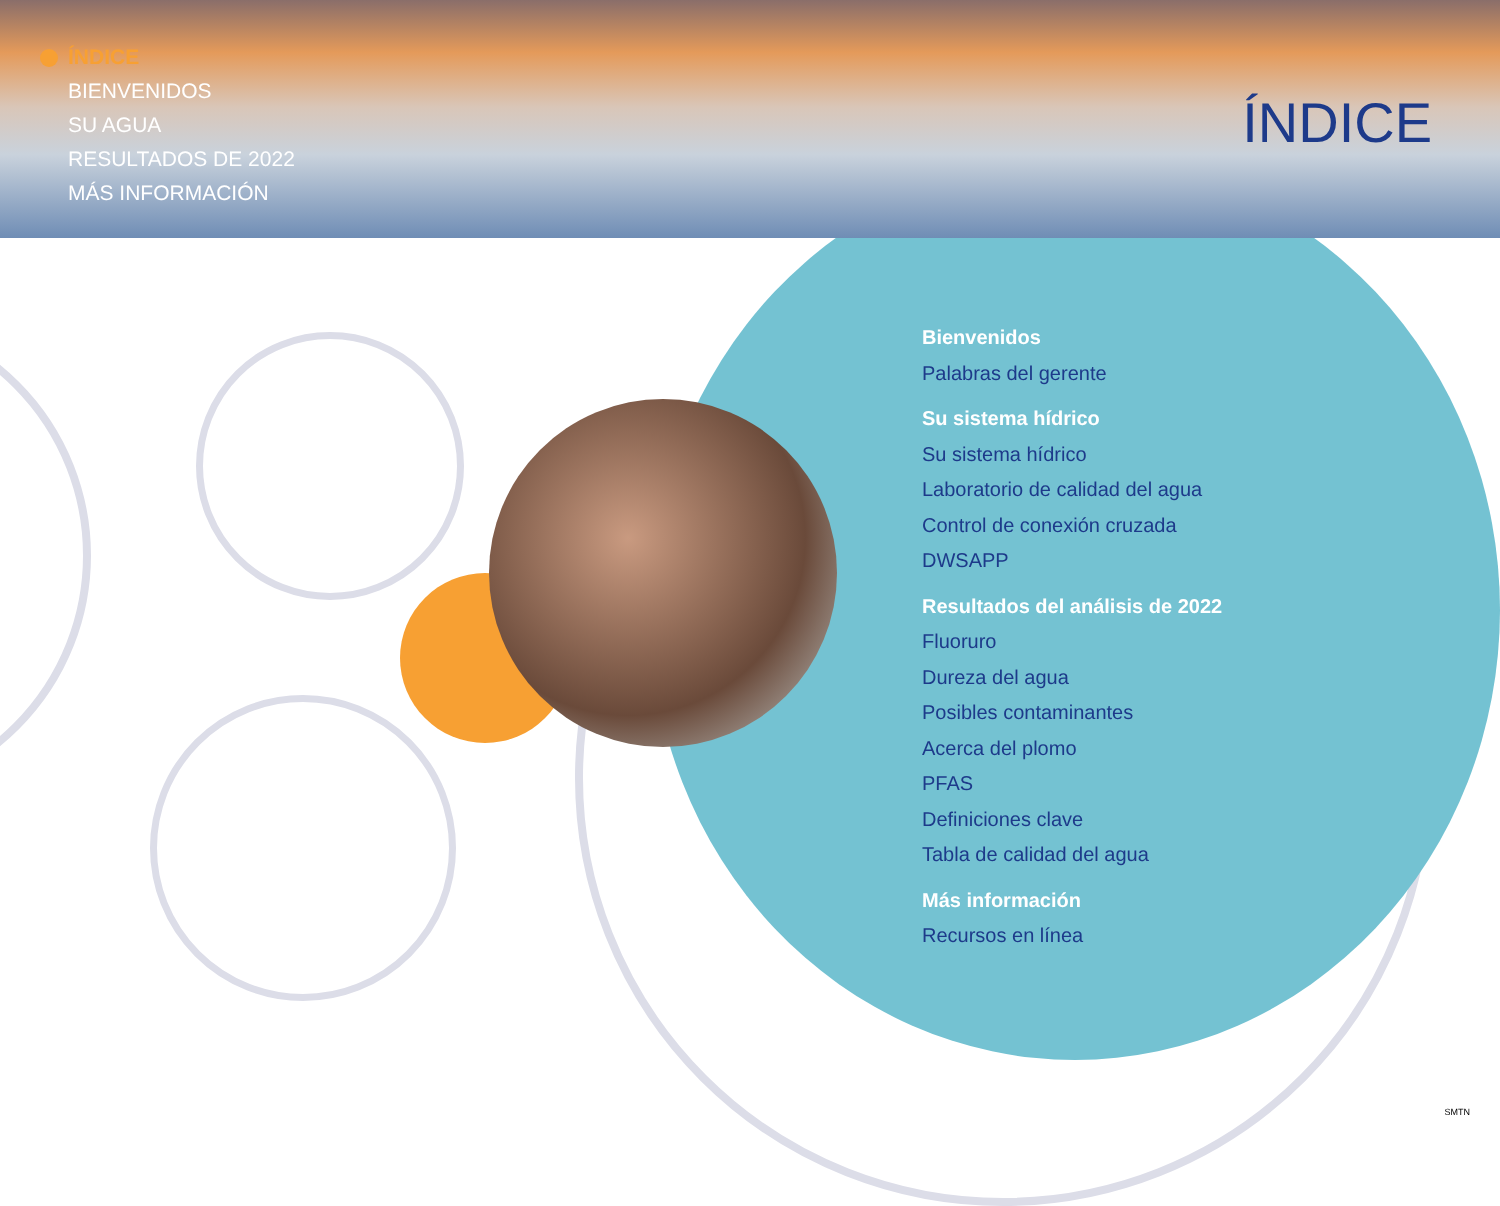ÍNDICE
BIENVENIDOS
SU AGUA
RESULTADOS DE 2022
MÁS INFORMACIÓN
ÍNDICE
Bienvenidos
Palabras del gerente
Su sistema hídrico
Su sistema hídrico
Laboratorio de calidad del agua
Control de conexión cruzada
DWSAPP
Resultados del análisis de 2022
Fluoruro
Dureza del agua
Posibles contaminantes
Acerca del plomo
PFAS
Definiciones clave
Tabla de calidad del agua
Más información
Recursos en línea
SMTN